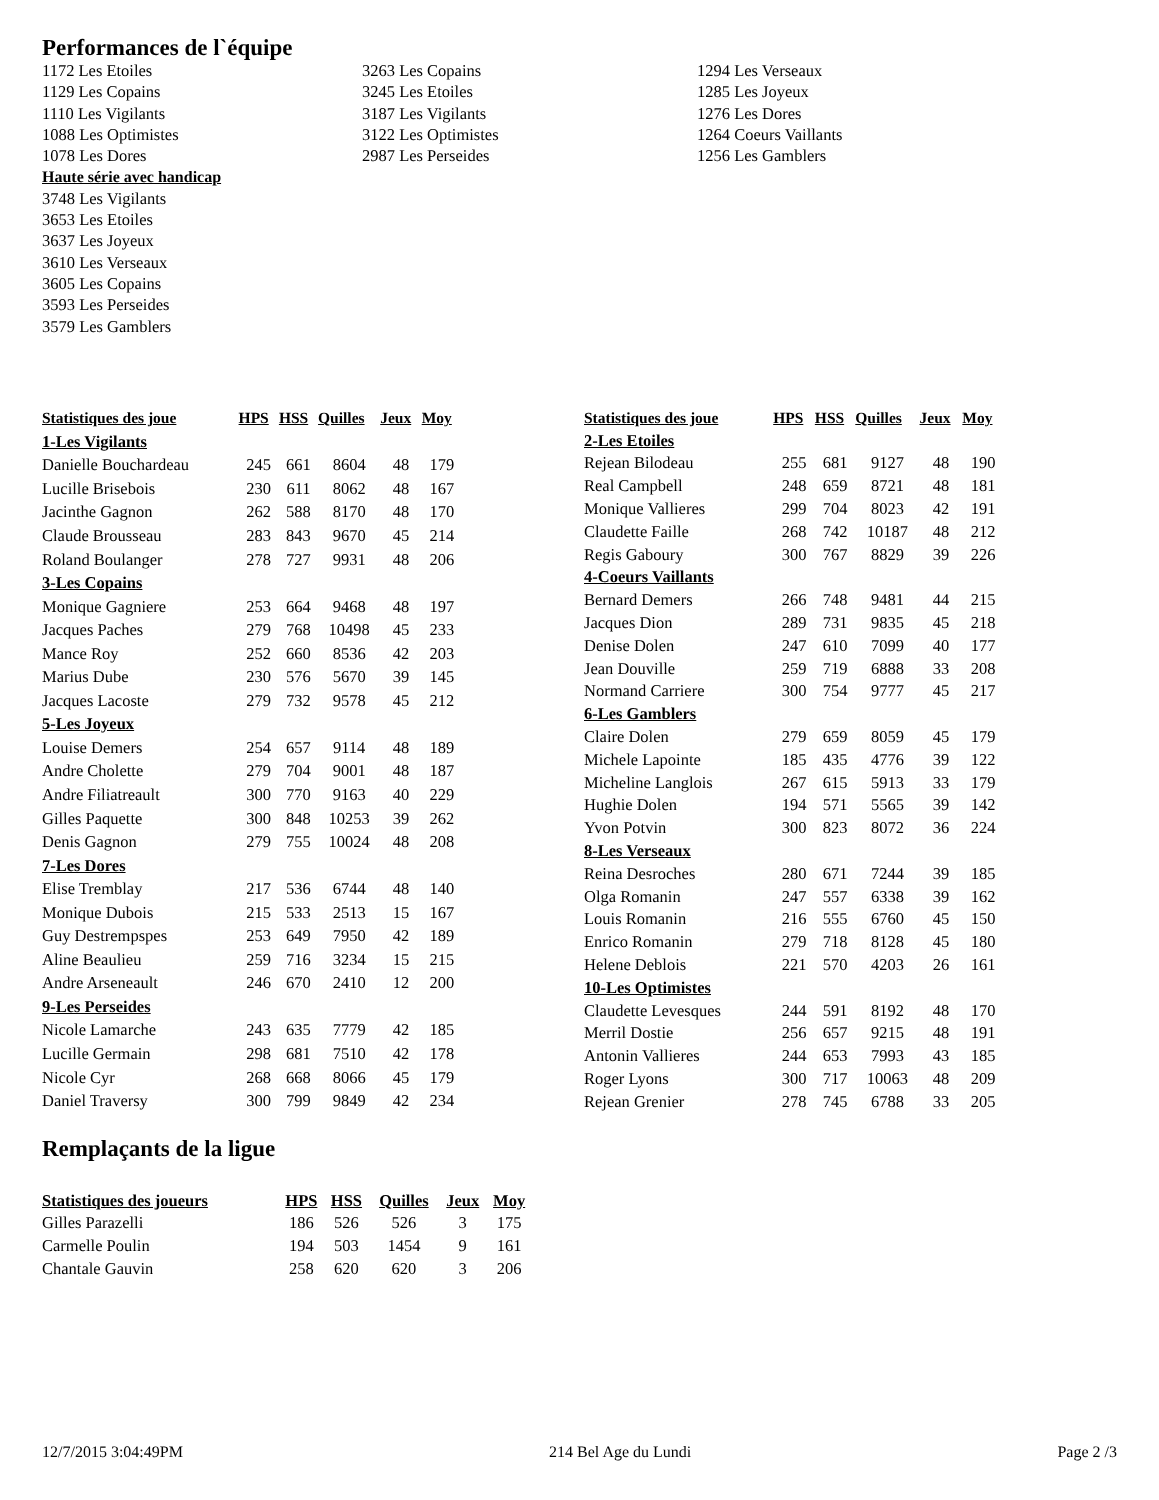Performances de l`équipe
1172 Les Etoiles
1129 Les Copains
1110 Les Vigilants
1088 Les Optimistes
1078 Les Dores
Haute série avec handicap
3748 Les Vigilants
3653 Les Etoiles
3637 Les Joyeux
3610 Les Verseaux
3605 Les Copains
3593 Les Perseides
3579 Les Gamblers
3263 Les Copains
3245 Les Etoiles
3187 Les Vigilants
3122 Les Optimistes
2987 Les Perseides
1294 Les Verseaux
1285 Les Joyeux
1276 Les Dores
1264 Coeurs Vaillants
1256 Les Gamblers
| Statistiques des joue | HPS | HSS | Quilles | Jeux | Moy |
| --- | --- | --- | --- | --- | --- |
| 1-Les Vigilants | | | | | |
| Danielle Bouchardeau | 245 | 661 | 8604 | 48 | 179 |
| Lucille Brisebois | 230 | 611 | 8062 | 48 | 167 |
| Jacinthe Gagnon | 262 | 588 | 8170 | 48 | 170 |
| Claude Brousseau | 283 | 843 | 9670 | 45 | 214 |
| Roland Boulanger | 278 | 727 | 9931 | 48 | 206 |
| 3-Les Copains | | | | | |
| Monique Gagniere | 253 | 664 | 9468 | 48 | 197 |
| Jacques Paches | 279 | 768 | 10498 | 45 | 233 |
| Mance Roy | 252 | 660 | 8536 | 42 | 203 |
| Marius Dube | 230 | 576 | 5670 | 39 | 145 |
| Jacques Lacoste | 279 | 732 | 9578 | 45 | 212 |
| 5-Les Joyeux | | | | | |
| Louise Demers | 254 | 657 | 9114 | 48 | 189 |
| Andre Cholette | 279 | 704 | 9001 | 48 | 187 |
| Andre Filiatreault | 300 | 770 | 9163 | 40 | 229 |
| Gilles Paquette | 300 | 848 | 10253 | 39 | 262 |
| Denis Gagnon | 279 | 755 | 10024 | 48 | 208 |
| 7-Les Dores | | | | | |
| Elise Tremblay | 217 | 536 | 6744 | 48 | 140 |
| Monique Dubois | 215 | 533 | 2513 | 15 | 167 |
| Guy Destrempspes | 253 | 649 | 7950 | 42 | 189 |
| Aline Beaulieu | 259 | 716 | 3234 | 15 | 215 |
| Andre Arseneault | 246 | 670 | 2410 | 12 | 200 |
| 9-Les Perseides | | | | | |
| Nicole Lamarche | 243 | 635 | 7779 | 42 | 185 |
| Lucille Germain | 298 | 681 | 7510 | 42 | 178 |
| Nicole Cyr | 268 | 668 | 8066 | 45 | 179 |
| Daniel Traversy | 300 | 799 | 9849 | 42 | 234 |
| Statistiques des joue | HPS | HSS | Quilles | Jeux | Moy |
| --- | --- | --- | --- | --- | --- |
| 2-Les Etoiles | | | | | |
| Rejean Bilodeau | 255 | 681 | 9127 | 48 | 190 |
| Real Campbell | 248 | 659 | 8721 | 48 | 181 |
| Monique Vallieres | 299 | 704 | 8023 | 42 | 191 |
| Claudette Faille | 268 | 742 | 10187 | 48 | 212 |
| Regis Gaboury | 300 | 767 | 8829 | 39 | 226 |
| 4-Coeurs Vaillants | | | | | |
| Bernard Demers | 266 | 748 | 9481 | 44 | 215 |
| Jacques Dion | 289 | 731 | 9835 | 45 | 218 |
| Denise Dolen | 247 | 610 | 7099 | 40 | 177 |
| Jean Douville | 259 | 719 | 6888 | 33 | 208 |
| Normand Carriere | 300 | 754 | 9777 | 45 | 217 |
| 6-Les Gamblers | | | | | |
| Claire Dolen | 279 | 659 | 8059 | 45 | 179 |
| Michele Lapointe | 185 | 435 | 4776 | 39 | 122 |
| Micheline Langlois | 267 | 615 | 5913 | 33 | 179 |
| Hughie Dolen | 194 | 571 | 5565 | 39 | 142 |
| Yvon Potvin | 300 | 823 | 8072 | 36 | 224 |
| 8-Les Verseaux | | | | | |
| Reina Desroches | 280 | 671 | 7244 | 39 | 185 |
| Olga Romanin | 247 | 557 | 6338 | 39 | 162 |
| Louis Romanin | 216 | 555 | 6760 | 45 | 150 |
| Enrico Romanin | 279 | 718 | 8128 | 45 | 180 |
| Helene Deblois | 221 | 570 | 4203 | 26 | 161 |
| 10-Les Optimistes | | | | | |
| Claudette Levesques | 244 | 591 | 8192 | 48 | 170 |
| Merril Dostie | 256 | 657 | 9215 | 48 | 191 |
| Antonin Vallieres | 244 | 653 | 7993 | 43 | 185 |
| Roger Lyons | 300 | 717 | 10063 | 48 | 209 |
| Rejean Grenier | 278 | 745 | 6788 | 33 | 205 |
Remplaçants de la ligue
| Statistiques des joueurs | HPS | HSS | Quilles | Jeux | Moy |
| --- | --- | --- | --- | --- | --- |
| Gilles Parazelli | 186 | 526 | 526 | 3 | 175 |
| Carmelle Poulin | 194 | 503 | 1454 | 9 | 161 |
| Chantale Gauvin | 258 | 620 | 620 | 3 | 206 |
12/7/2015 3:04:49PM 214 Bel Age du Lundi Page 2 /3